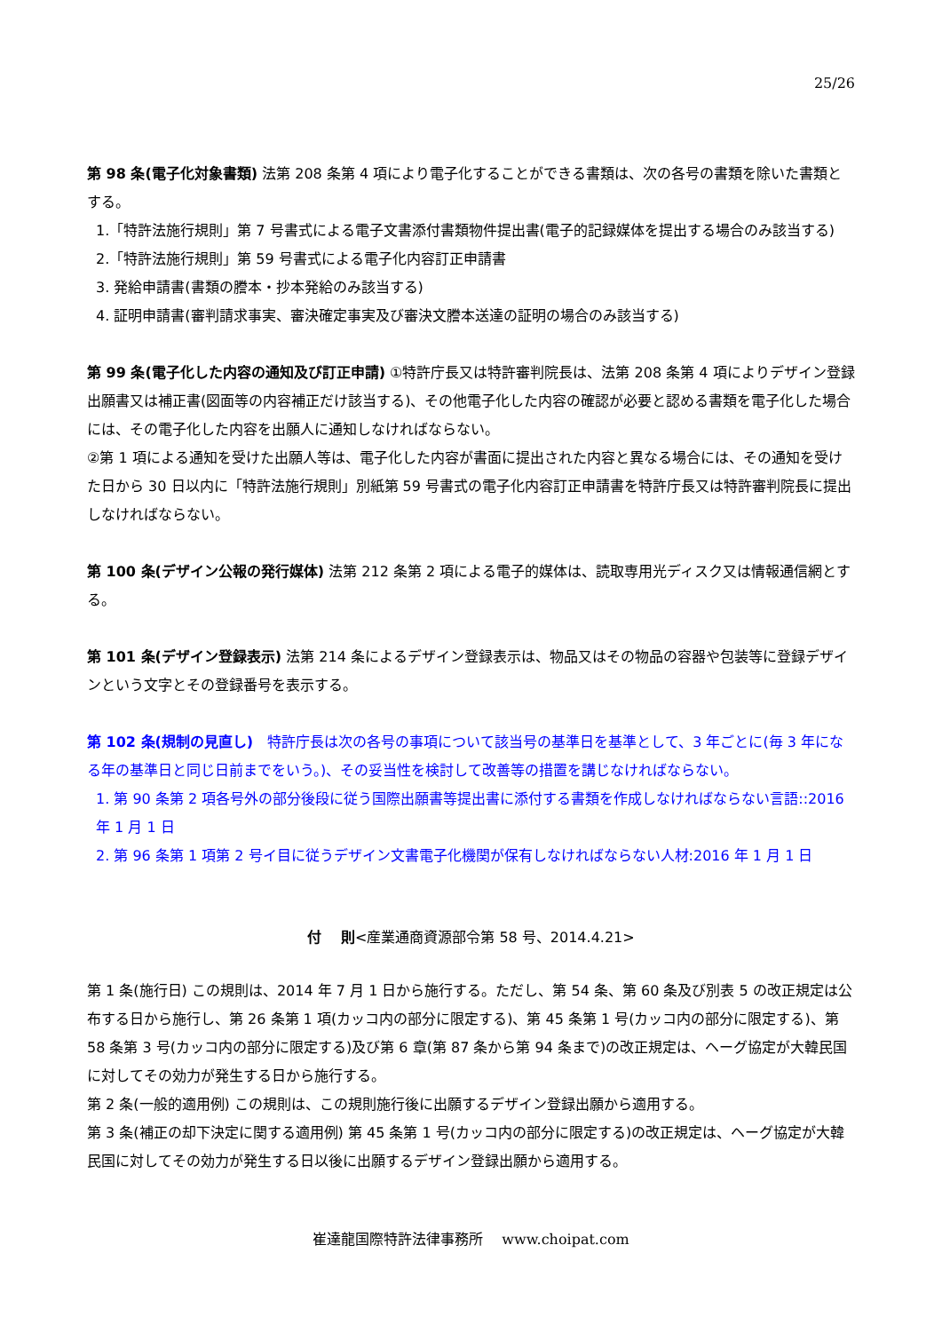25/26
第 98 条(電子化対象書類) 法第 208 条第 4 項により電子化することができる書類は、次の各号の書類を除いた書類とする。
1.「特許法施行規則」第 7 号書式による電子文書添付書類物件提出書(電子的記録媒体を提出する場合のみ該当する)
2.「特許法施行規則」第 59 号書式による電子化内容訂正申請書
3. 発給申請書(書類の謄本・抄本発給のみ該当する)
4. 証明申請書(審判請求事実、審決確定事実及び審決文謄本送達の証明の場合のみ該当する)
第 99 条(電子化した内容の通知及び訂正申請) ①特許庁長又は特許審判院長は、法第 208 条第 4 項によりデザイン登録出願書又は補正書(図面等の内容補正だけ該当する)、その他電子化した内容の確認が必要と認める書類を電子化した場合には、その電子化した内容を出願人に通知しなければならない。
②第 1 項による通知を受けた出願人等は、電子化した内容が書面に提出された内容と異なる場合には、その通知を受けた日から 30 日以内に「特許法施行規則」別紙第 59 号書式の電子化内容訂正申請書を特許庁長又は特許審判院長に提出しなければならない。
第 100 条(デザイン公報の発行媒体) 法第 212 条第 2 項による電子的媒体は、読取専用光ディスク又は情報通信網とする。
第 101 条(デザイン登録表示) 法第 214 条によるデザイン登録表示は、物品又はその物品の容器や包装等に登録デザインという文字とその登録番号を表示する。
第 102 条(規制の見直し)　特許庁長は次の各号の事項について該当号の基準日を基準として、3 年ごとに(毎 3 年になる年の基準日と同じ日前までをいう。)、その妥当性を検討して改善等の措置を講じなければならない。
1. 第 90 条第 2 項各号外の部分後段に従う国際出願書等提出書に添付する書類を作成しなければならない言語::2016 年 1 月 1 日
2. 第 96 条第 1 項第 2 号イ目に従うデザイン文書電子化機関が保有しなければならない人材:2016 年 1 月 1 日
付　 則<産業通商資源部令第 58 号、2014.4.21>
第 1 条(施行日) この規則は、2014 年 7 月 1 日から施行する。ただし、第 54 条、第 60 条及び別表 5 の改正規定は公布する日から施行し、第 26 条第 1 項(カッコ内の部分に限定する)、第 45 条第 1 号(カッコ内の部分に限定する)、第 58 条第 3 号(カッコ内の部分に限定する)及び第 6 章(第 87 条から第 94 条まで)の改正規定は、ヘーグ協定が大韓民国に対してその効力が発生する日から施行する。
第 2 条(一般的適用例) この規則は、この規則施行後に出願するデザイン登録出願から適用する。
第 3 条(補正の却下決定に関する適用例) 第 45 条第 1 号(カッコ内の部分に限定する)の改正規定は、ヘーグ協定が大韓民国に対してその効力が発生する日以後に出願するデザイン登録出願から適用する。
崔達龍国際特許法律事務所　 www.choipat.com